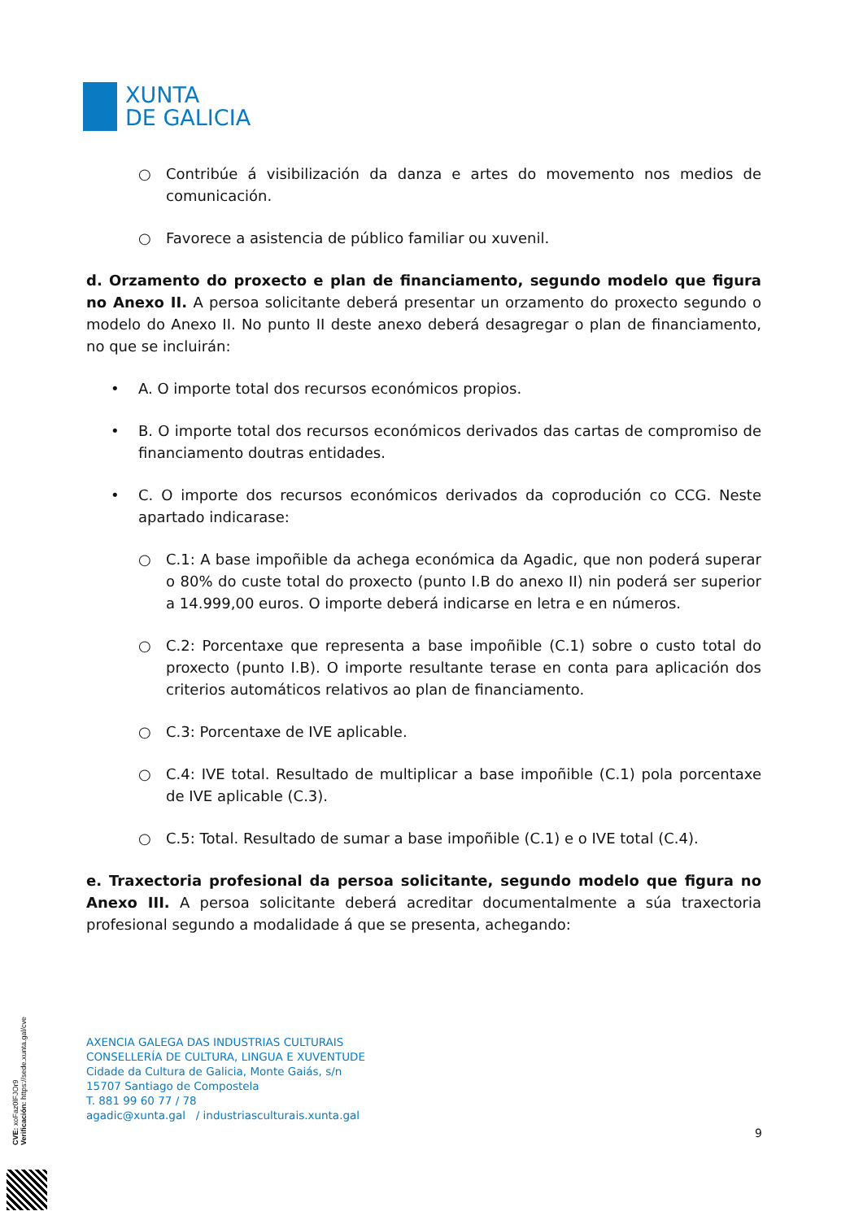XUNTA
DE GALICIA
○ Contribúe á visibilización da danza e artes do movemento nos medios de comunicación.
○ Favorece a asistencia de público familiar ou xuvenil.
d. Orzamento do proxecto e plan de financiamento, segundo modelo que figura no Anexo II. A persoa solicitante deberá presentar un orzamento do proxecto segundo o modelo do Anexo II. No punto II deste anexo deberá desagregar o plan de financiamento, no que se incluirán:
• A. O importe total dos recursos económicos propios.
• B. O importe total dos recursos económicos derivados das cartas de compromiso de financiamento doutras entidades.
• C. O importe dos recursos económicos derivados da coprodución co CCG. Neste apartado indicarase:
○ C.1: A base impoñible da achega económica da Agadic, que non poderá superar o 80% do custe total do proxecto (punto I.B do anexo II) nin poderá ser superior a 14.999,00 euros. O importe deberá indicarse en letra e en números.
○ C.2: Porcentaxe que representa a base impoñible (C.1) sobre o custo total do proxecto (punto I.B). O importe resultante terase en conta para aplicación dos criterios automáticos relativos ao plan de financiamento.
○ C.3: Porcentaxe de IVE aplicable.
○ C.4: IVE total. Resultado de multiplicar a base impoñible (C.1) pola porcentaxe de IVE aplicable (C.3).
○ C.5: Total. Resultado de sumar a base impoñible (C.1) e o IVE total (C.4).
e. Traxectoria profesional da persoa solicitante, segundo modelo que figura no Anexo III. A persoa solicitante deberá acreditar documentalmente a súa traxectoria profesional segundo a modalidade á que se presenta, achegando:
AXENCIA GALEGA DAS INDUSTRIAS CULTURAIS
CONSELLERÍA DE CULTURA, LINGUA E XUVENTUDE
Cidade da Cultura de Galicia, Monte Gaiás, s/n
15707 Santiago de Compostela
T. 881 99 60 77 / 78
agadic@xunta.gal / industriasculturais.xunta.gal
9
CVE: xoFaz0lFJOr9
Verificación: https://sede.xunta.gal/cve